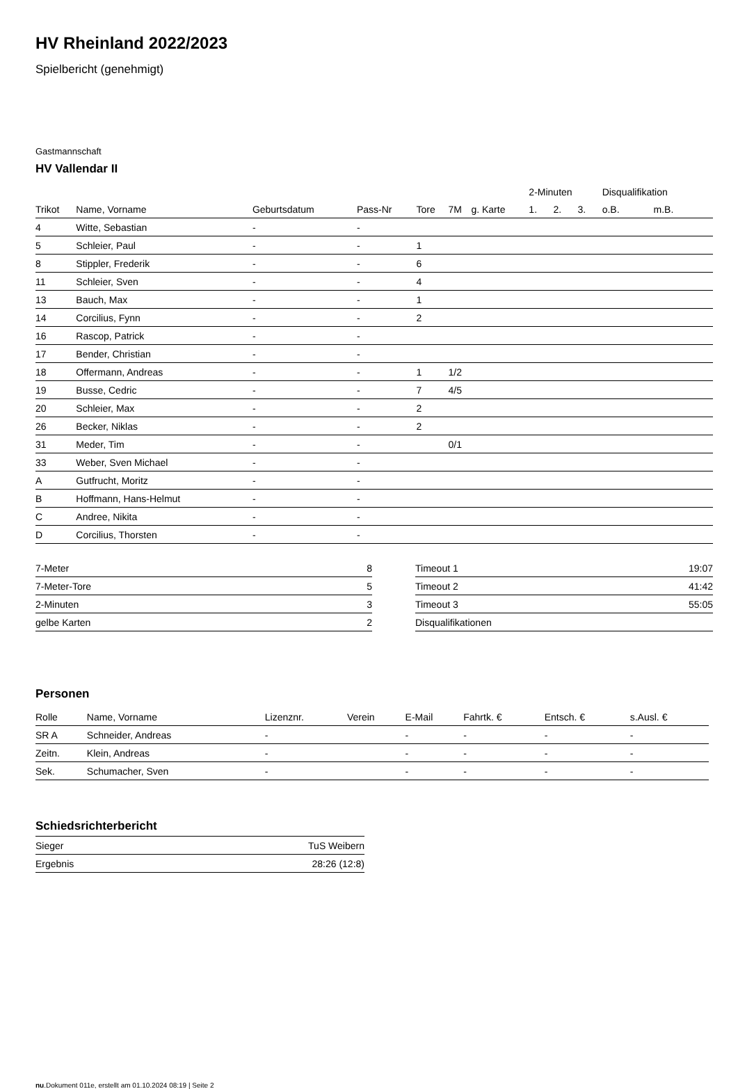HV Rheinland 2022/2023
Spielbericht (genehmigt)
Gastmannschaft
HV Vallendar II
| | | | | | | | 2-Minuten | | | Disqualifikation | |
| --- | --- | --- | --- | --- | --- | --- | --- | --- | --- | --- | --- |
| Trikot | Name, Vorname | Geburtsdatum | Pass-Nr | Tore | 7M | g. Karte | 1. | 2. | 3. | o.B. | m.B. |
| 4 | Witte, Sebastian | - | - | | | | | | | | |
| 5 | Schleier, Paul | - | - | 1 | | | | | | | |
| 8 | Stippler, Frederik | - | - | 6 | | | | | | | |
| 11 | Schleier, Sven | - | - | 4 | | | | | | | |
| 13 | Bauch, Max | - | - | 1 | | | | | | | |
| 14 | Corcilius, Fynn | - | - | 2 | | | | | | | |
| 16 | Rascop, Patrick | - | - | | | | | | | | |
| 17 | Bender, Christian | - | - | | | | | | | | |
| 18 | Offermann, Andreas | - | - | 1 | 1/2 | | | | | | |
| 19 | Busse, Cedric | - | - | 7 | 4/5 | | | | | | |
| 20 | Schleier, Max | - | - | 2 | | | | | | | |
| 26 | Becker, Niklas | - | - | 2 | | | | | | | |
| 31 | Meder, Tim | - | - | | 0/1 | | | | | | |
| 33 | Weber, Sven Michael | - | - | | | | | | | | |
| A | Gutfrucht, Moritz | - | - | | | | | | | | |
| B | Hoffmann, Hans-Helmut | - | - | | | | | | | | |
| C | Andree, Nikita | - | - | | | | | | | | |
| D | Corcilius, Thorsten | - | - | | | | | | | | |
| 7-Meter | 8 |
| 7-Meter-Tore | 5 |
| 2-Minuten | 3 |
| gelbe Karten | 2 |
| Timeout 1 | 19:07 |
| Timeout 2 | 41:42 |
| Timeout 3 | 55:05 |
| Disqualifikationen | |
Personen
| Rolle | Name, Vorname | Lizenznr. | Verein | E-Mail | Fahrtk. € | Entsch. € | s.Ausl. € |
| --- | --- | --- | --- | --- | --- | --- | --- |
| SR A | Schneider, Andreas | - | | - | - | - | - |
| Zeitn. | Klein, Andreas | - | | - | - | - | - |
| Sek. | Schumacher, Sven | - | | - | - | - | - |
Schiedsrichterbericht
| Sieger | TuS Weibern |
| Ergebnis | 28:26 (12:8) |
nu.Dokument 011e, erstellt am 01.10.2024 08:19 | Seite 2